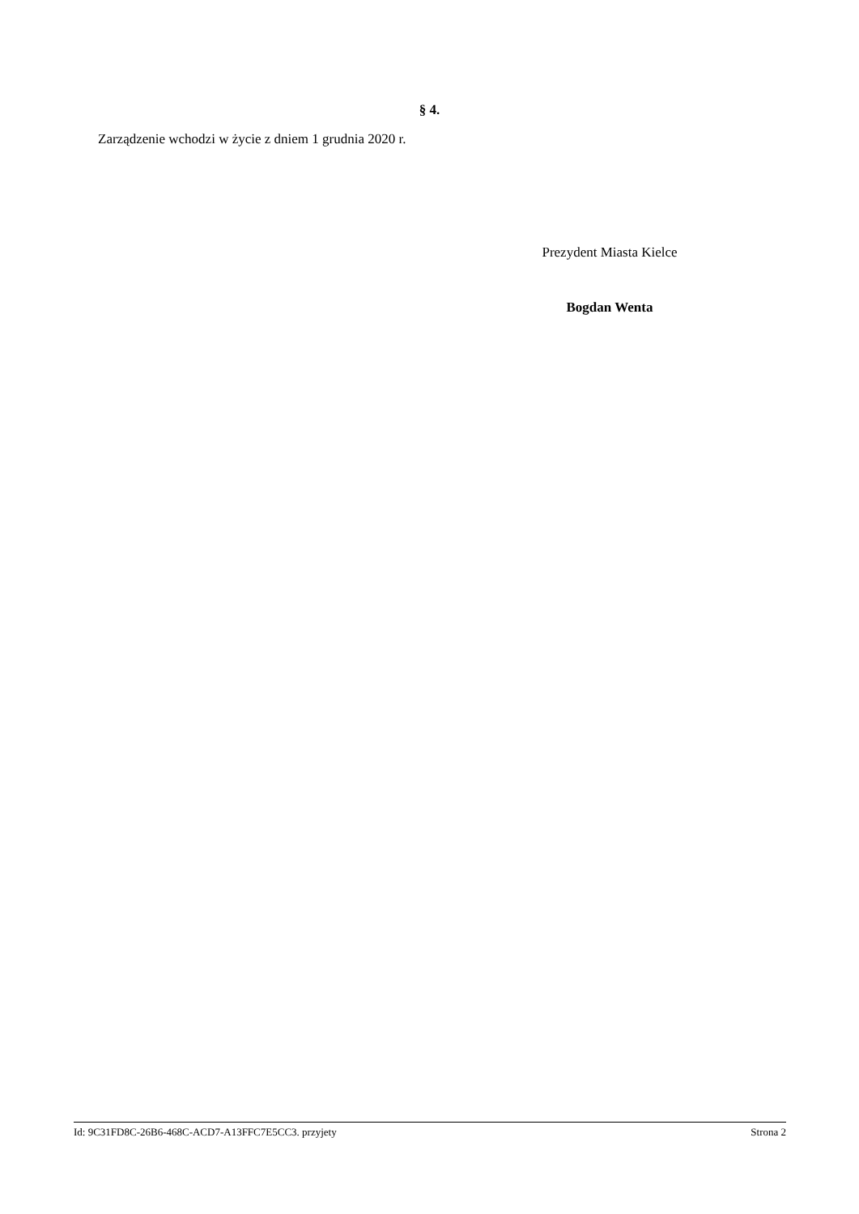§ 4.
Zarządzenie wchodzi w życie z dniem 1 grudnia 2020 r.
Prezydent Miasta Kielce
Bogdan Wenta
Id: 9C31FD8C-26B6-468C-ACD7-A13FFC7E5CC3. przyjety Strona 2